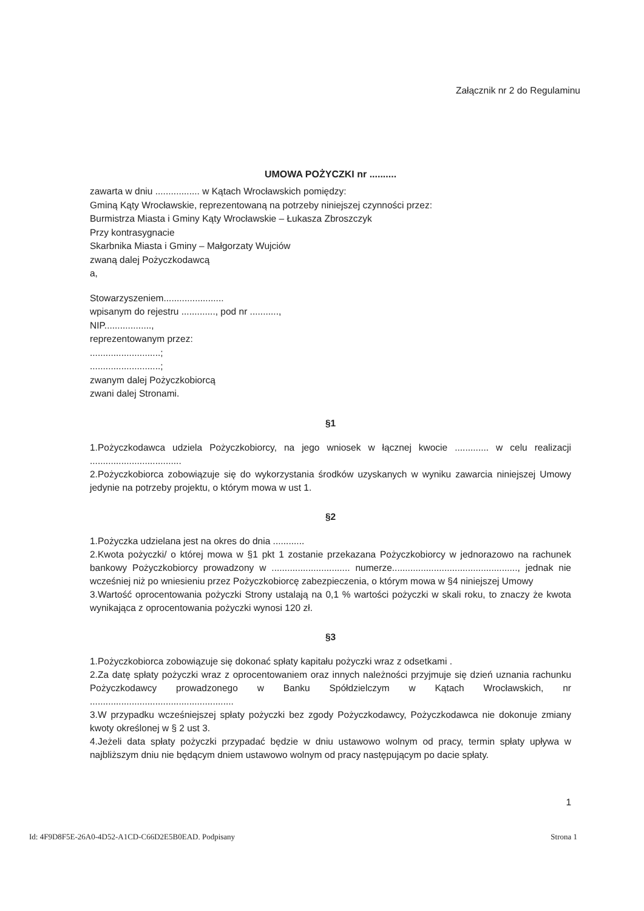Załącznik nr 2 do Regulaminu
UMOWA POŻYCZKI nr ..........
zawarta w dniu ................. w Kątach Wrocławskich pomiędzy:
Gminą Kąty Wrocławskie, reprezentowaną na potrzeby niniejszej czynności przez:
Burmistrza Miasta i Gminy Kąty Wrocławskie – Łukasza Zbroszczyk
Przy kontrasygnacie
Skarbnika Miasta i Gminy – Małgorzaty Wujciów
zwaną dalej Pożyczkodawcą
a,
Stowarzyszeniem.......................
wpisanym do rejestru ............., pod nr ...........,
NIP..................,
reprezentowanym przez:
...........................;
...........................;
zwanym dalej Pożyczkobiorcą
zwani dalej Stronami.
§1
1.Pożyczkodawca udziela Pożyczkobiorcy, na jego wniosek w łącznej kwocie ............. w celu realizacji ...................................
2.Pożyczkobiorca zobowiązuje się do wykorzystania środków uzyskanych w wyniku zawarcia niniejszej Umowy jedynie na potrzeby projektu, o którym mowa w ust 1.
§2
1.Pożyczka udzielana jest na okres do dnia ............
2.Kwota pożyczki/ o której mowa w §1 pkt 1 zostanie przekazana Pożyczkobiorcy w jednorazowo na rachunek bankowy Pożyczkobiorcy prowadzony w .............................. numerze................................................, jednak nie wcześniej niż po wniesieniu przez Pożyczkobiorcę zabezpieczenia, o którym mowa w §4 niniejszej Umowy
3.Wartość oprocentowania pożyczki Strony ustalają na 0,1 % wartości pożyczki w skali roku, to znaczy że kwota wynikająca z oprocentowania pożyczki wynosi 120 zł.
§3
1.Pożyczkobiorca zobowiązuje się dokonać spłaty kapitału pożyczki wraz z odsetkami .
2.Za datę spłaty pożyczki wraz z oprocentowaniem oraz innych należności przyjmuje się dzień uznania rachunku Pożyczkodawcy prowadzonego w Banku Spółdzielczym w Kątach Wrocławskich, nr .......................................................
3.W przypadku wcześniejszej spłaty pożyczki bez zgody Pożyczkodawcy, Pożyczkodawca nie dokonuje zmiany kwoty określonej w § 2 ust 3.
4.Jeżeli data spłaty pożyczki przypadać będzie w dniu ustawowo wolnym od pracy, termin spłaty upływa w najbliższym dniu nie będącym dniem ustawowo wolnym od pracy następującym po dacie spłaty.
1
Id: 4F9D8F5E-26A0-4D52-A1CD-C66D2E5B0EAD. Podpisany Strona 1